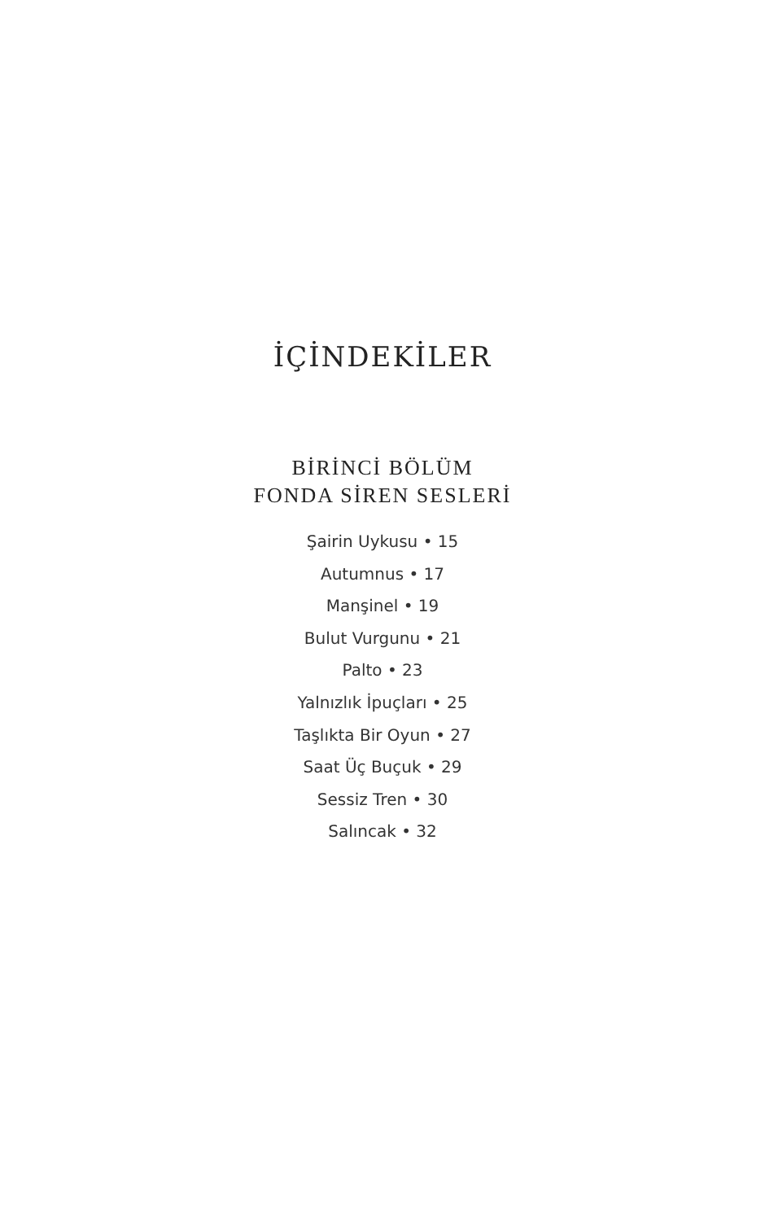İÇİNDEKİLER
BİRİNCİ BÖLÜM
FONDA SİREN SESLERİ
Şairin Uykusu • 15
Autumnus • 17
Manşinel • 19
Bulut Vurgunu • 21
Palto • 23
Yalnızlık İpuçları • 25
Taşlıkta Bir Oyun • 27
Saat Üç Buçuk • 29
Sessiz Tren • 30
Salıncak • 32